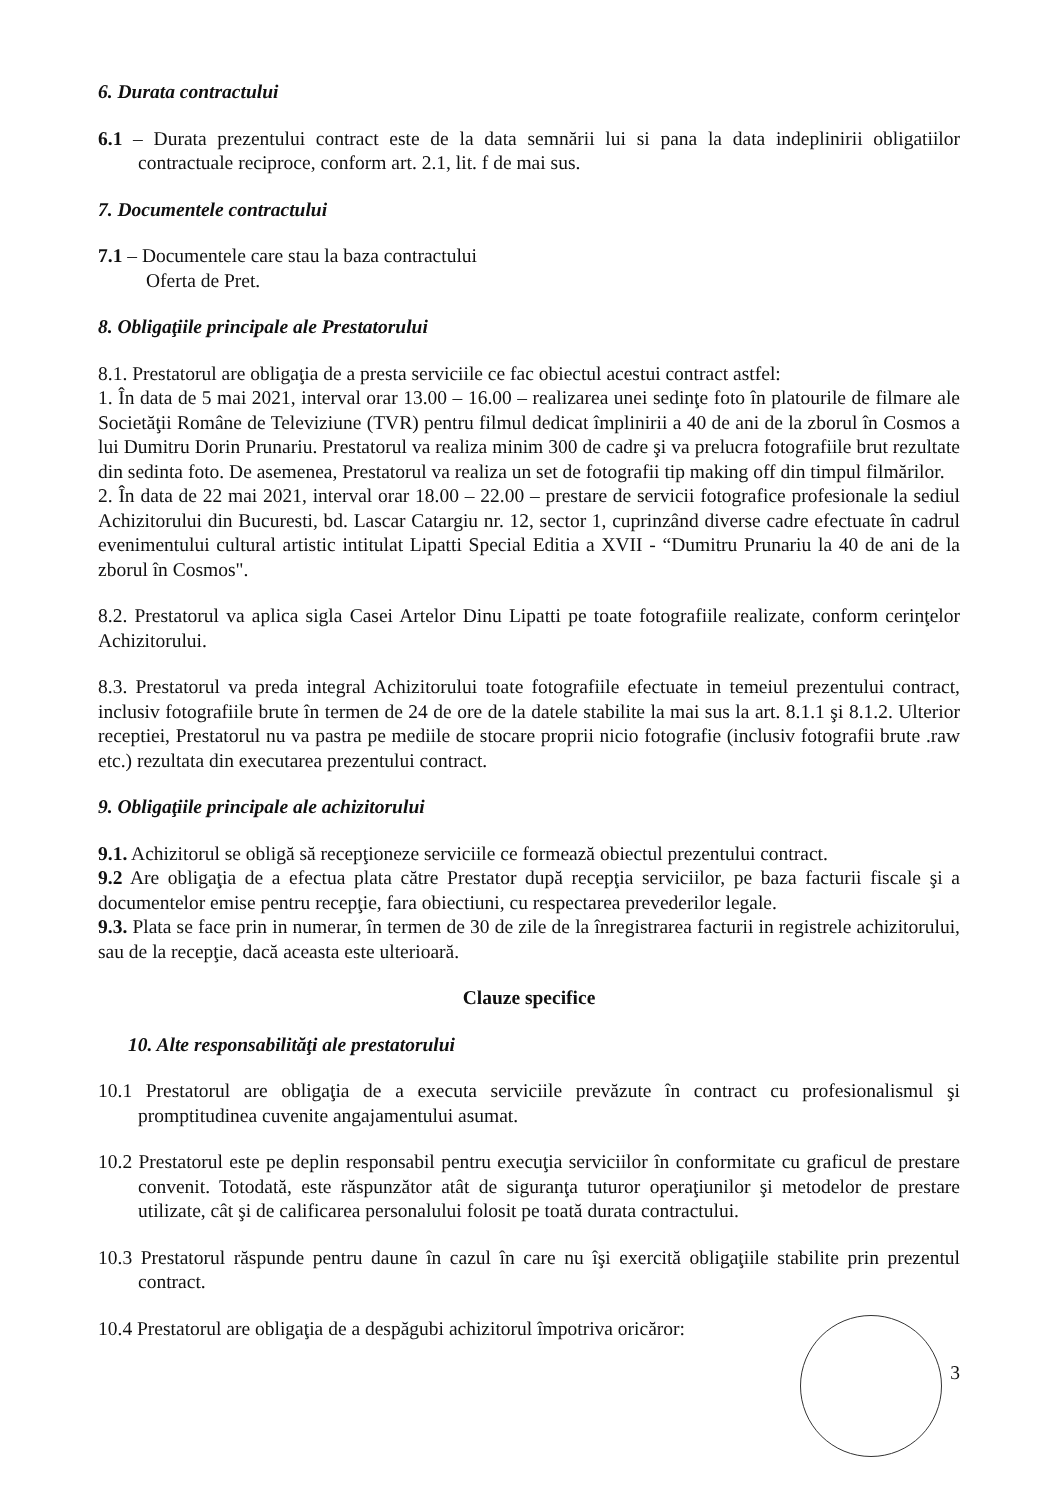6. Durata contractului
6.1 – Durata prezentului contract este de la data semnării lui si pana la data indeplinirii obligatiilor contractuale reciproce, conform art. 2.1, lit. f de mai sus.
7. Documentele contractului
7.1 – Documentele care stau la baza contractului
Oferta de Pret.
8. Obligaţiile principale ale Prestatorului
8.1. Prestatorul are obligaţia de a presta serviciile ce fac obiectul acestui contract astfel:
1. În data de 5 mai 2021, interval orar 13.00 – 16.00 – realizarea unei sedinţe foto în platourile de filmare ale Societăţii Române de Televiziune (TVR) pentru filmul dedicat împlinirii a 40 de ani de la zborul în Cosmos a lui Dumitru Dorin Prunariu. Prestatorul va realiza minim 300 de cadre şi va prelucra fotografiile brut rezultate din sedinta foto. De asemenea, Prestatorul va realiza un set de fotografii tip making off din timpul filmărilor.
2. În data de 22 mai 2021, interval orar 18.00 – 22.00 – prestare de servicii fotografice profesionale la sediul Achizitorului din Bucuresti, bd. Lascar Catargiu nr. 12, sector 1, cuprinzând diverse cadre efectuate în cadrul evenimentului cultural artistic intitulat Lipatti Special Editia a XVII - “Dumitru Prunariu la 40 de ani de la zborul în Cosmos".
8.2. Prestatorul va aplica sigla Casei Artelor Dinu Lipatti pe toate fotografiile realizate, conform cerinţelor Achizitorului.
8.3. Prestatorul va preda integral Achizitorului toate fotografiile efectuate in temeiul prezentului contract, inclusiv fotografiile brute în termen de 24 de ore de la datele stabilite la mai sus la art. 8.1.1 şi 8.1.2. Ulterior receptiei, Prestatorul nu va pastra pe mediile de stocare proprii nicio fotografie (inclusiv fotografii brute .raw etc.) rezultata din executarea prezentului contract.
9. Obligaţiile principale ale achizitorului
9.1. Achizitorul se obligă să recepţioneze serviciile ce formează obiectul prezentului contract.
9.2 Are obligaţia de a efectua plata către Prestator după recepţia serviciilor, pe baza facturii fiscale şi a documentelor emise pentru recepţie, fara obiectiuni, cu respectarea prevederilor legale.
9.3. Plata se face prin in numerar, în termen de 30 de zile de la înregistrarea facturii in registrele achizitorului, sau de la recepţie, dacă aceasta este ulterioară.
Clauze specifice
10. Alte responsabilităţi ale prestatorului
10.1 Prestatorul are obligaţia de a executa serviciile prevăzute în contract cu profesionalismul şi promptitudinea cuvenite angajamentului asumat.
10.2 Prestatorul este pe deplin responsabil pentru execuţia serviciilor în conformitate cu graficul de prestare convenit. Totodată, este răspunzător atât de siguranţa tuturor operaţiunilor şi metodelor de prestare utilizate, cât şi de calificarea personalului folosit pe toată durata contractului.
10.3 Prestatorul răspunde pentru daune în cazul în care nu îşi exercită obligaţiile stabilite prin prezentul contract.
10.4 Prestatorul are obligaţia de a despăgubi achizitorul împotriva oricăror:
3